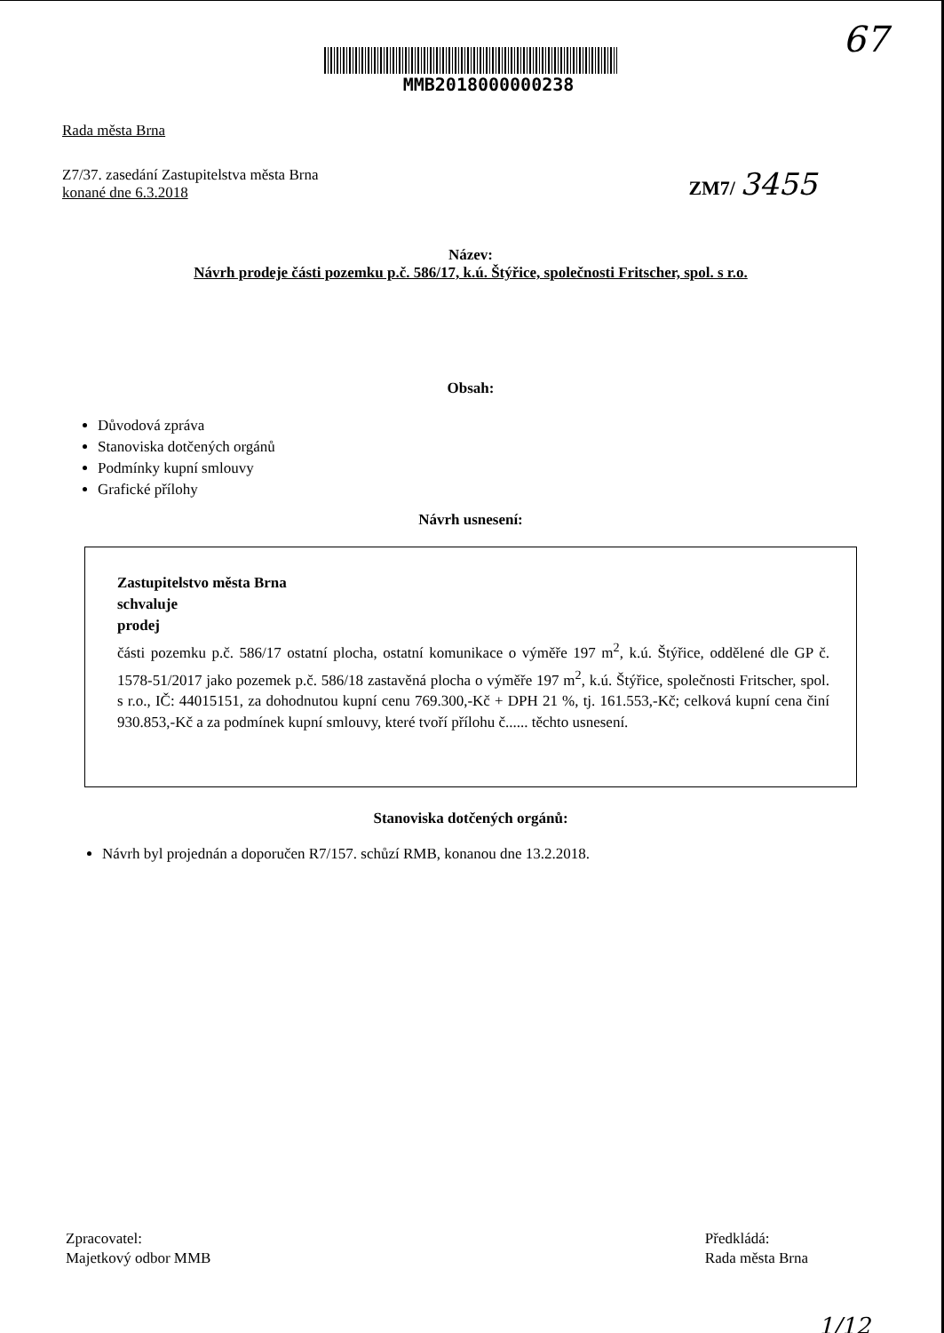67
MMB2018000000238
Rada města Brna
Z7/37. zasedání Zastupitelstva města Brna
konané dne 6.3.2018
ZM7/ 3455
Název:
Návrh prodeje části pozemku p.č. 586/17, k.ú. Štýřice, společnosti Fritscher, spol. s r.o.
Obsah:
Důvodová zpráva
Stanoviska dotčených orgánů
Podmínky kupní smlouvy
Grafické přílohy
Návrh usnesení:
Zastupitelstvo města Brna
schvaluje
prodej
části pozemku p.č. 586/17 ostatní plocha, ostatní komunikace o výměře 197 m<sup>2</sup>, k.ú. Štýřice, oddělené dle GP č. 1578-51/2017 jako pozemek p.č. 586/18 zastavěná plocha o výměře 197 m<sup>2</sup>, k.ú. Štýřice, společnosti Fritscher, spol. s r.o., IČ: 44015151, za dohodnutou kupní cenu 769.300,-Kč + DPH 21 %, tj. 161.553,-Kč; celková kupní cena činí 930.853,-Kč a za podmínek kupní smlouvy, které tvoří přílohu č...... těchto usnesení.
Stanoviska dotčených orgánů:
Návrh byl projednán a doporučen R7/157. schůzí RMB, konanou dne 13.2.2018.
Zpracovatel:
Majetkový odbor MMB
Předkládá:
Rada města Brna
1/12